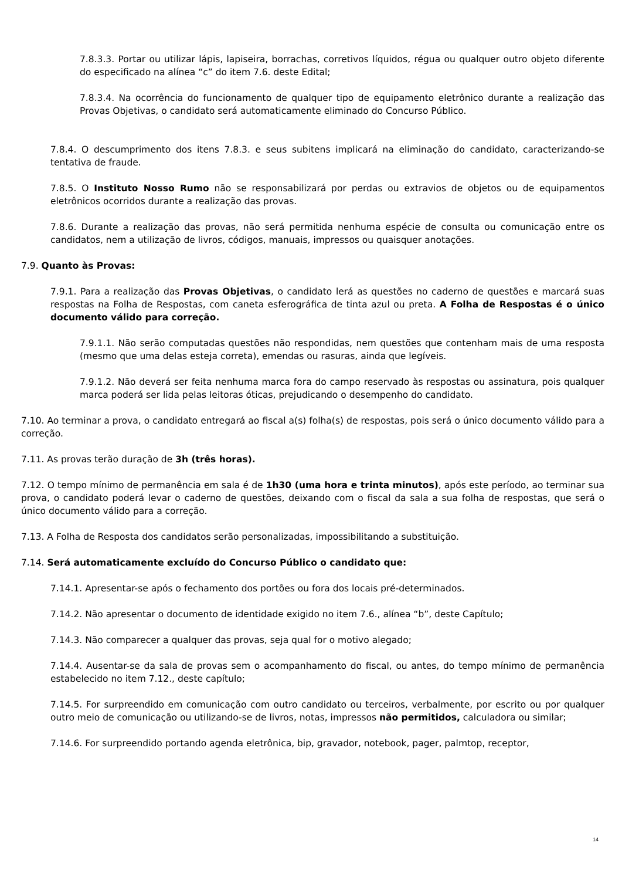7.8.3.3. Portar ou utilizar lápis, lapiseira, borrachas, corretivos líquidos, régua ou qualquer outro objeto diferente do especificado na alínea “c” do item 7.6. deste Edital;
7.8.3.4. Na ocorrência do funcionamento de qualquer tipo de equipamento eletrônico durante a realização das Provas Objetivas, o candidato será automaticamente eliminado do Concurso Público.
7.8.4. O descumprimento dos itens 7.8.3. e seus subitens implicará na eliminação do candidato, caracterizando-se tentativa de fraude.
7.8.5. O Instituto Nosso Rumo não se responsabilizará por perdas ou extravios de objetos ou de equipamentos eletrônicos ocorridos durante a realização das provas.
7.8.6. Durante a realização das provas, não será permitida nenhuma espécie de consulta ou comunicação entre os candidatos, nem a utilização de livros, códigos, manuais, impressos ou quaisquer anotações.
7.9. Quanto às Provas:
7.9.1. Para a realização das Provas Objetivas, o candidato lerá as questões no caderno de questões e marcará suas respostas na Folha de Respostas, com caneta esferográfica de tinta azul ou preta. A Folha de Respostas é o único documento válido para correção.
7.9.1.1. Não serão computadas questões não respondidas, nem questões que contenham mais de uma resposta (mesmo que uma delas esteja correta), emendas ou rasuras, ainda que legíveis.
7.9.1.2. Não deverá ser feita nenhuma marca fora do campo reservado às respostas ou assinatura, pois qualquer marca poderá ser lida pelas leitoras óticas, prejudicando o desempenho do candidato.
7.10. Ao terminar a prova, o candidato entregará ao fiscal a(s) folha(s) de respostas, pois será o único documento válido para a correção.
7.11. As provas terão duração de 3h (três horas).
7.12. O tempo mínimo de permanência em sala é de 1h30 (uma hora e trinta minutos), após este período, ao terminar sua prova, o candidato poderá levar o caderno de questões, deixando com o fiscal da sala a sua folha de respostas, que será o único documento válido para a correção.
7.13. A Folha de Resposta dos candidatos serão personalizadas, impossibilitando a substituição.
7.14. Será automaticamente excluído do Concurso Público o candidato que:
7.14.1. Apresentar-se após o fechamento dos portões ou fora dos locais pré-determinados.
7.14.2. Não apresentar o documento de identidade exigido no item 7.6., alínea “b”, deste Capítulo;
7.14.3. Não comparecer a qualquer das provas, seja qual for o motivo alegado;
7.14.4. Ausentar-se da sala de provas sem o acompanhamento do fiscal, ou antes, do tempo mínimo de permanência estabelecido no item 7.12., deste capítulo;
7.14.5. For surpreendido em comunicação com outro candidato ou terceiros, verbalmente, por escrito ou por qualquer outro meio de comunicação ou utilizando-se de livros, notas, impressos não permitidos, calculadora ou similar;
7.14.6. For surpreendido portando agenda eletrônica, bip, gravador, notebook, pager, palmtop, receptor,
14